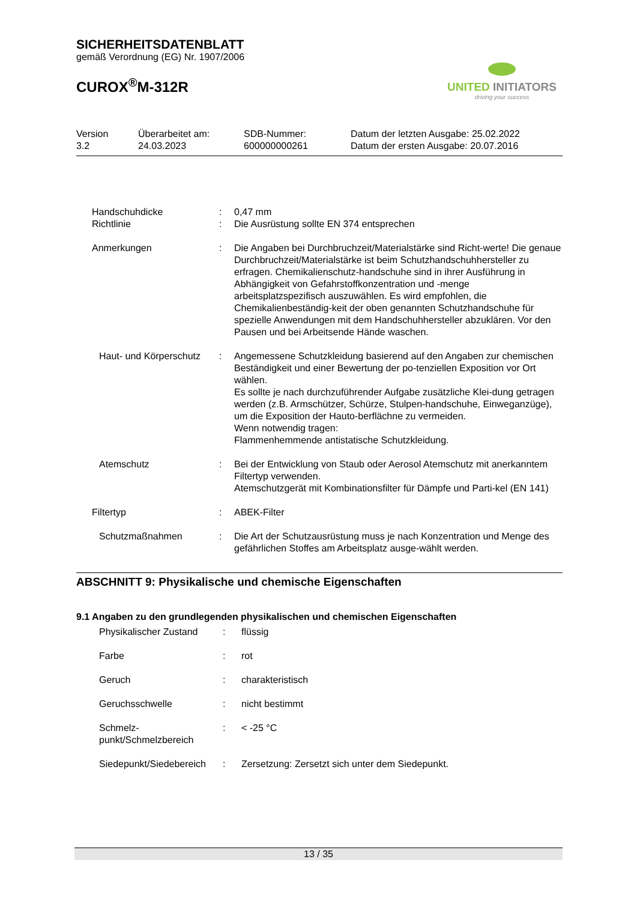SICHERHEITSDATENBLATT
gemäß Verordnung (EG) Nr. 1907/2006
CUROX<sup>®</sup>M-312R
UNITED INITIATORS
driving your success
Version
3.2
Überarbeitet am:
24.03.2023
SDB-Nummer:
600000000261
Datum der letzten Ausgabe: 25.02.2022
Datum der ersten Ausgabe: 20.07.2016
Handschuhdicke : 0,47 mm
Richtlinie : Die Ausrüstung sollte EN 374 entsprechen
Anmerkungen : Die Angaben bei Durchbruchzeit/Materialstärke sind Richt-werte! Die genaue Durchbruchzeit/Materialstärke ist beim Schutzhandschuhhersteller zu erfragen. Chemikalienschutz-handschuhe sind in ihrer Ausführung in Abhängigkeit von Gefahrstoffkonzentration und -menge arbeitsplatzspezifisch auszuwählen. Es wird empfohlen, die Chemikalienbeständig-keit der oben genannten Schutzhandschuhe für spezielle Anwendungen mit dem Handschuhhersteller abzuklären. Vor den Pausen und bei Arbeitsende Hände waschen.
Haut- und Körperschutz
: Angemessene Schutzkleidung basierend auf den Angaben zur chemischen Beständigkeit und einer Bewertung der po-tenziellen Exposition vor Ort wählen.
Es sollte je nach durchzuführender Aufgabe zusätzliche Klei-dung getragen werden (z.B. Armschützer, Schürze, Stulpen-handschuhe, Einweganzüge), um die Exposition der Hauto-berflächne zu vermeiden.
Wenn notwendig tragen:
Flammenhemmende antistatische Schutzkleidung.
Atemschutz : Bei der Entwicklung von Staub oder Aerosol Atemschutz mit anerkanntem Filtertyp verwenden.
Atemschutzgerät mit Kombinationsfilter für Dämpfe und Parti-kel (EN 141)
Filtertyp : ABEK-Filter
Schutzmaßnahmen : Die Art der Schutzausrüstung muss je nach Konzentration und Menge des gefährlichen Stoffes am Arbeitsplatz ausge-wählt werden.
ABSCHNITT 9: Physikalische und chemische Eigenschaften
9.1 Angaben zu den grundlegenden physikalischen und chemischen Eigenschaften
Physikalischer Zustand
: flüssig
Farbe : rot
Geruch : charakteristisch
Geruchsschwelle : nicht bestimmt
Schmelz-
punkt/Schmelzbereich
: < -25 °C
Siedepunkt/Siedebereich
: Zersetzung: Zersetzt sich unter dem Siedepunkt.
13 / 35